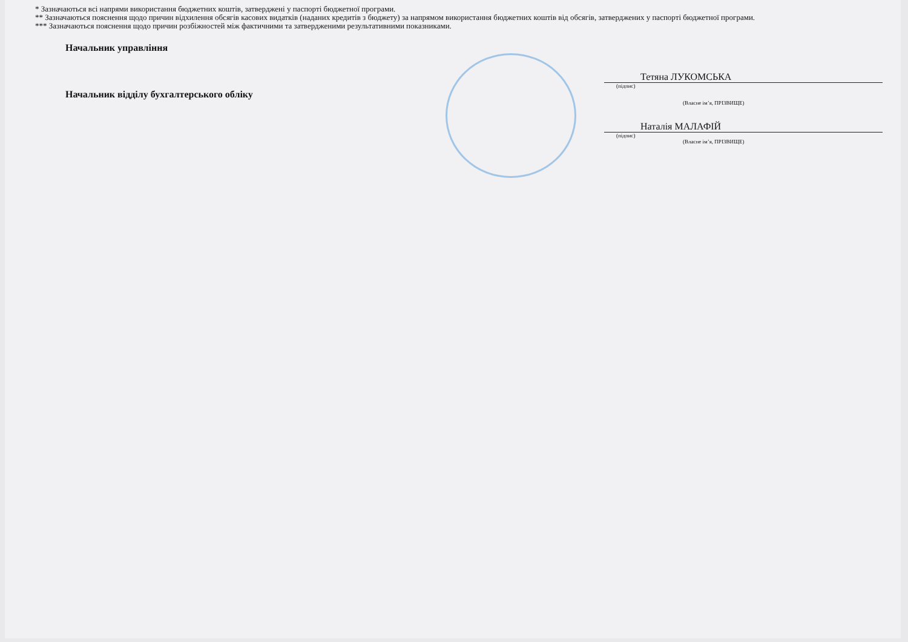* Зазначаються всі напрями використання бюджетних коштів, затверджені у паспорті бюджетної програми.
** Зазначаються пояснення щодо причин відхилення обсягів касових видатків (наданих кредитів з бюджету) за напрямом використання бюджетних коштів від обсягів, затверджених у паспорті бюджетної програми.
*** Зазначаються пояснення щодо причин розбіжностей між фактичними та затвердженими результативними показниками.
Начальник управління
Тетяна ЛУКОМСЬКА
(підпис)
Начальник відділу бухгалтерського обліку
(Власне ім’я, ПРІЗВИЩЕ)
Наталія МАЛАФІЙ
(підпис)
(Власне ім’я, ПРІЗВИЩЕ)